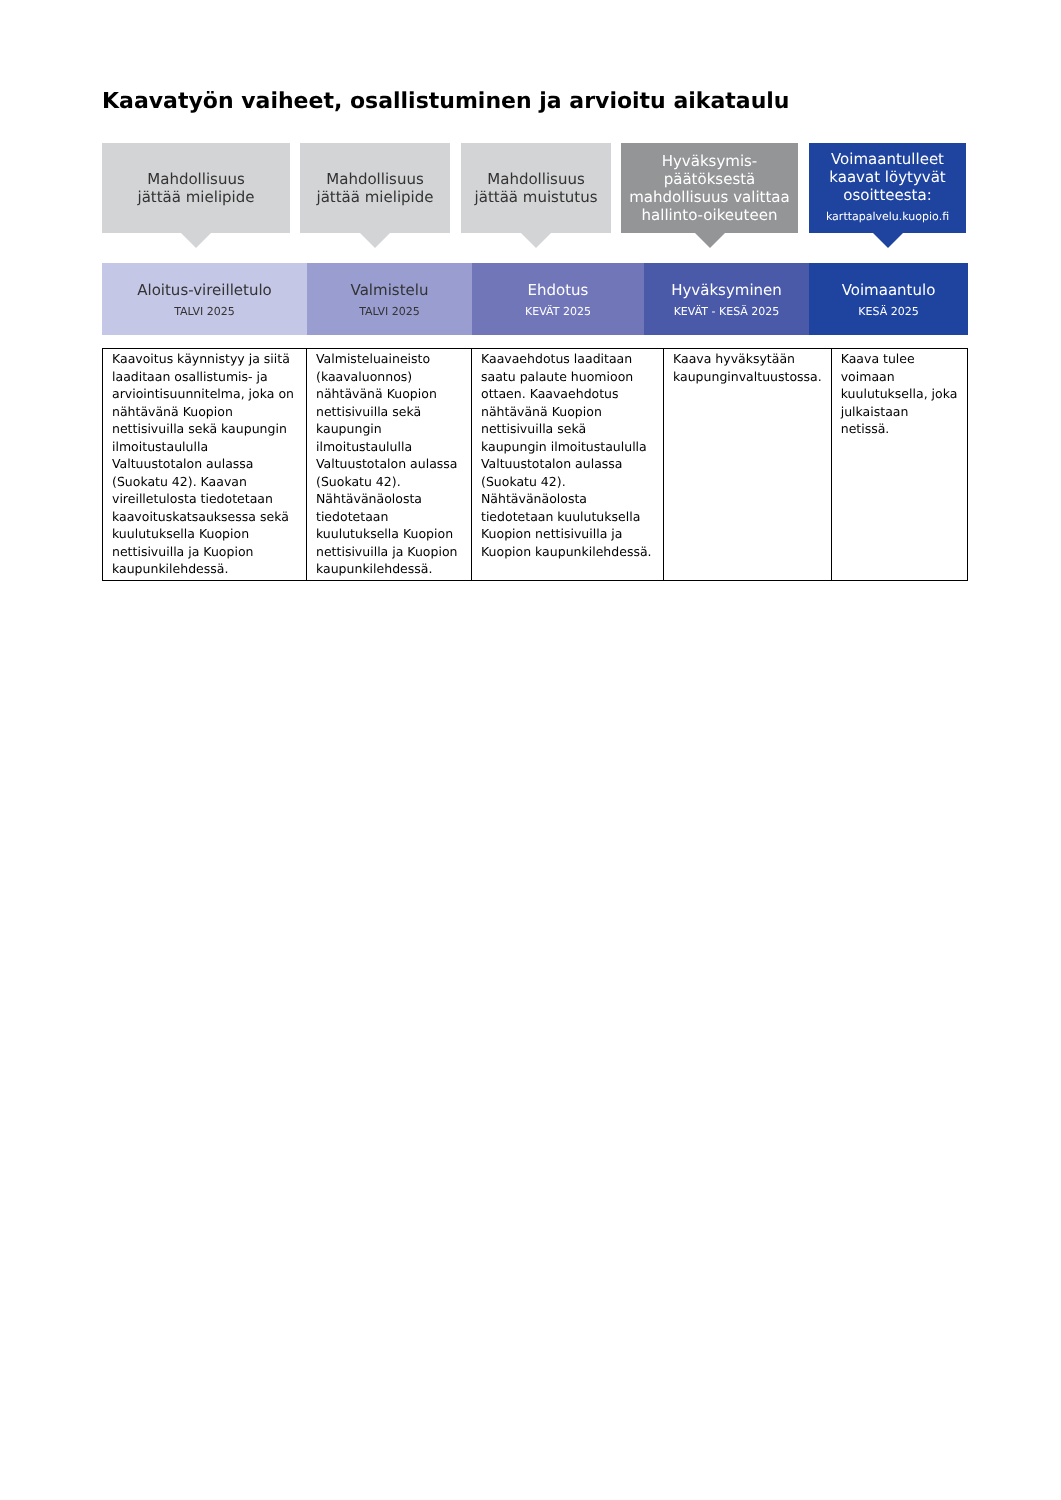Kaavatyön vaiheet, osallistuminen ja arvioitu aikataulu
Mahdollisuus
jättää mielipide
Mahdollisuus
jättää mielipide
Mahdollisuus
jättää muistutus
Hyväksymis-
päätöksestä
mahdollisuus valittaa
hallinto-oikeuteen
Voimaantulleet
kaavat löytyvät
osoitteesta:
karttapalvelu.kuopio.fi
Aloitus-vireilletulo
TALVI 2025
Valmistelu
TALVI 2025
Ehdotus
KEVÄT 2025
Hyväksyminen
KEVÄT - KESÄ 2025
Voimaantulo
KESÄ 2025
| Kaavoitus käynnistyy ja siitä laaditaan osallistumis- ja arviointisuunnitelma, joka on nähtävänä Kuopion nettisivuilla sekä kaupungin ilmoitustaululla Valtuustotalon aulassa (Suokatu 42). Kaavan vireilletulosta tiedotetaan kaavoituskatsauksessa sekä kuulutuksella Kuopion nettisivuilla ja Kuopion kaupunkilehdessä. | Valmisteluaineisto (kaavaluonnos) nähtävänä Kuopion nettisivuilla sekä kaupungin ilmoitustaululla Valtuustotalon aulassa (Suokatu 42). Nähtävänäolosta tiedotetaan kuulutuksella Kuopion nettisivuilla ja Kuopion kaupunkilehdessä. | Kaavaehdotus laaditaan saatu palaute huomioon ottaen. Kaavaehdotus nähtävänä Kuopion nettisivuilla sekä kaupungin ilmoitustaululla Valtuustotalon aulassa (Suokatu 42). Nähtävänäolosta tiedotetaan kuulutuksella Kuopion nettisivuilla ja Kuopion kaupunkilehdessä. | Kaava hyväksytään kaupunginvaltuustossa. | Kaava tulee voimaan kuulutuksella, joka julkaistaan netissä. |